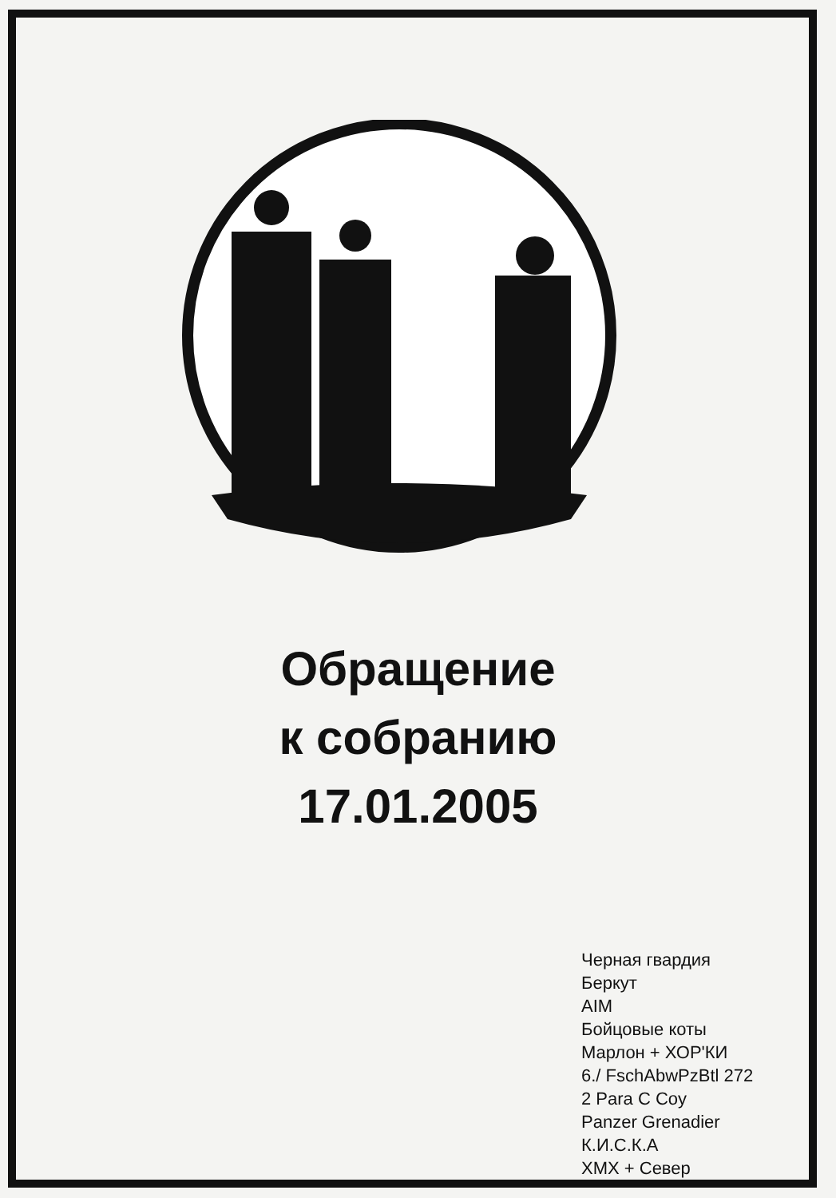Обращение
к собранию
17.01.2005
Черная гвардия
Беркут
AIM
Бойцовые коты
Марлон + ХОР'КИ
6./ FschAbwPzBtl 272
2 Para C Coy
Panzer Grenadier
К.И.С.К.А
ХМХ + Север